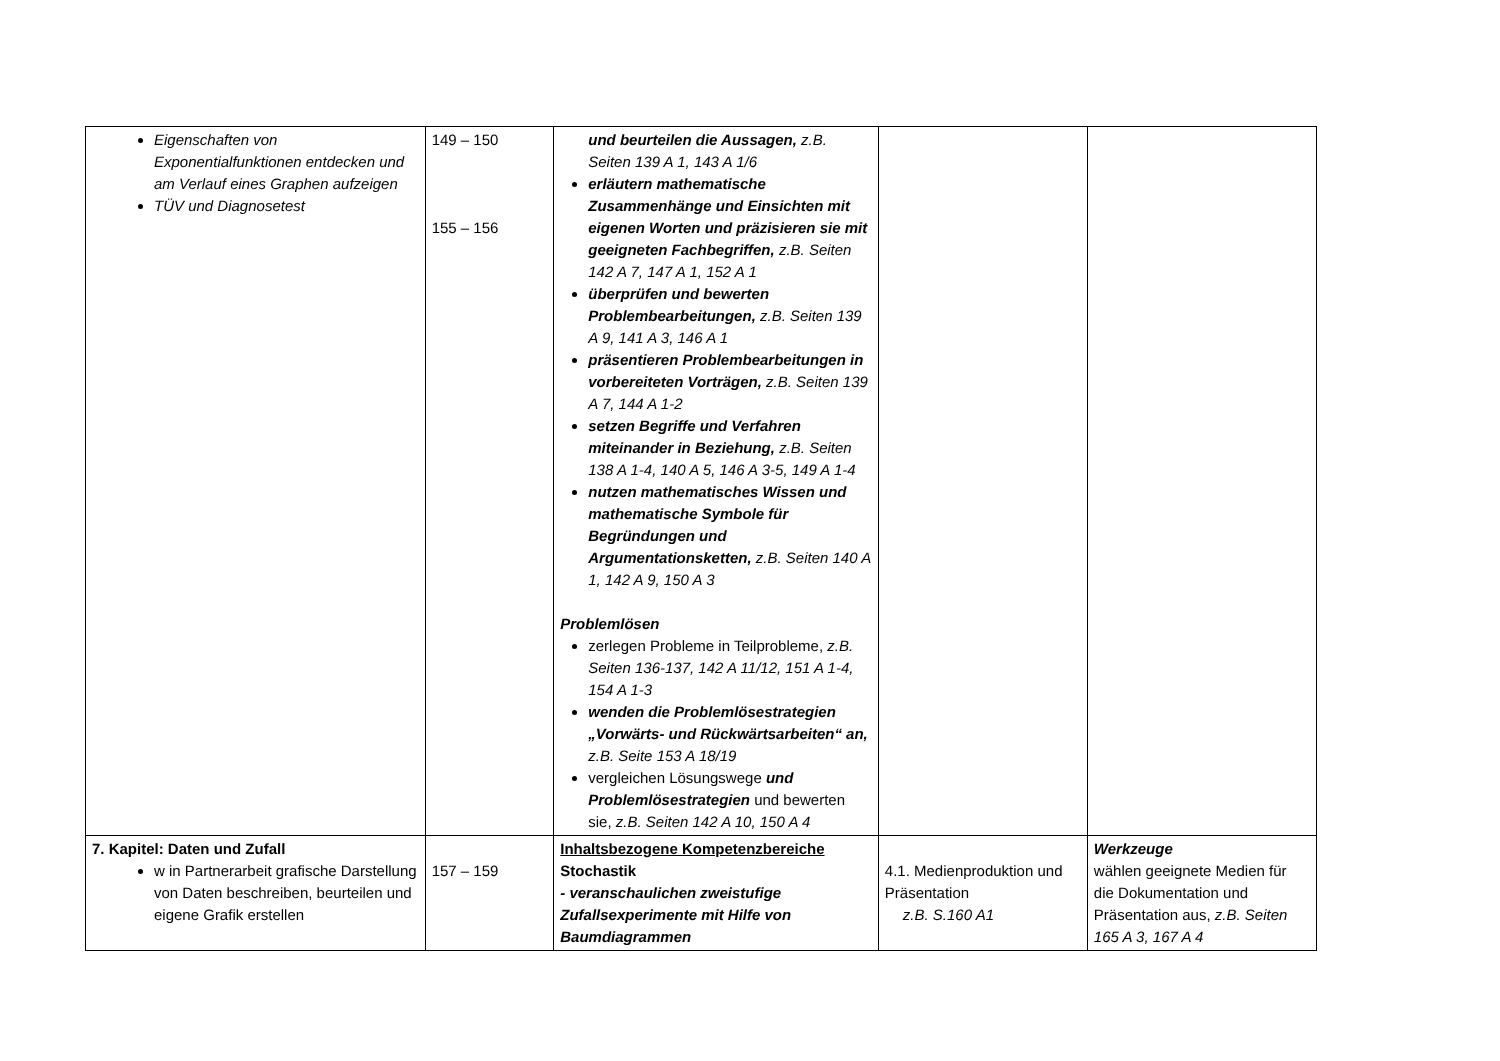| Eigenschaften von Exponentialfunktionen entdecken und am Verlauf eines Graphen aufzeigen TÜV und Diagnosetest | 149 – 150 155 – 156 | und beurteilen die Aussagen, z.B. Seiten 139 A 1, 143 A 1/6 erläutern mathematische Zusammenhänge und Einsichten mit eigenen Worten und präzisieren sie mit geeigneten Fachbegriffen, z.B. Seiten 142 A 7, 147 A 1, 152 A 1 überprüfen und bewerten Problembearbeitungen, z.B. Seiten 139 A 9, 141 A 3, 146 A 1 präsentieren Problembearbeitungen in vorbereiteten Vorträgen, z.B. Seiten 139 A 7, 144 A 1-2 setzen Begriffe und Verfahren miteinander in Beziehung, z.B. Seiten 138 A 1-4, 140 A 5, 146 A 3-5, 149 A 1-4 nutzen mathematisches Wissen und mathematische Symbole für Begründungen und Argumentationsketten, z.B. Seiten 140 A 1, 142 A 9, 150 A 3 Problemlösen zerlegen Probleme in Teilprobleme, z.B. Seiten 136-137, 142 A 11/12, 151 A 1-4, 154 A 1-3 wenden die Problemlösestrategien „Vorwärts- und Rückwärtsarbeiten“ an, z.B. Seite 153 A 18/19 vergleichen Lösungswege und Problemlösestrategien und bewerten sie, z.B. Seiten 142 A 10, 150 A 4 | | |
| 7. Kapitel: Daten und Zufall w in Partnerarbeit grafische Darstellung von Daten beschreiben, beurteilen und eigene Grafik erstellen | 157 – 159 | Inhaltsbezogene Kompetenzbereiche Stochastik - veranschaulichen zweistufige Zufallsexperimente mit Hilfe von Baumdiagrammen | 4.1. Medienproduktion und Präsentation z.B. S.160 A1 | Werkzeuge wählen geeignete Medien für die Dokumentation und Präsentation aus, z.B. Seiten 165 A 3, 167 A 4 |